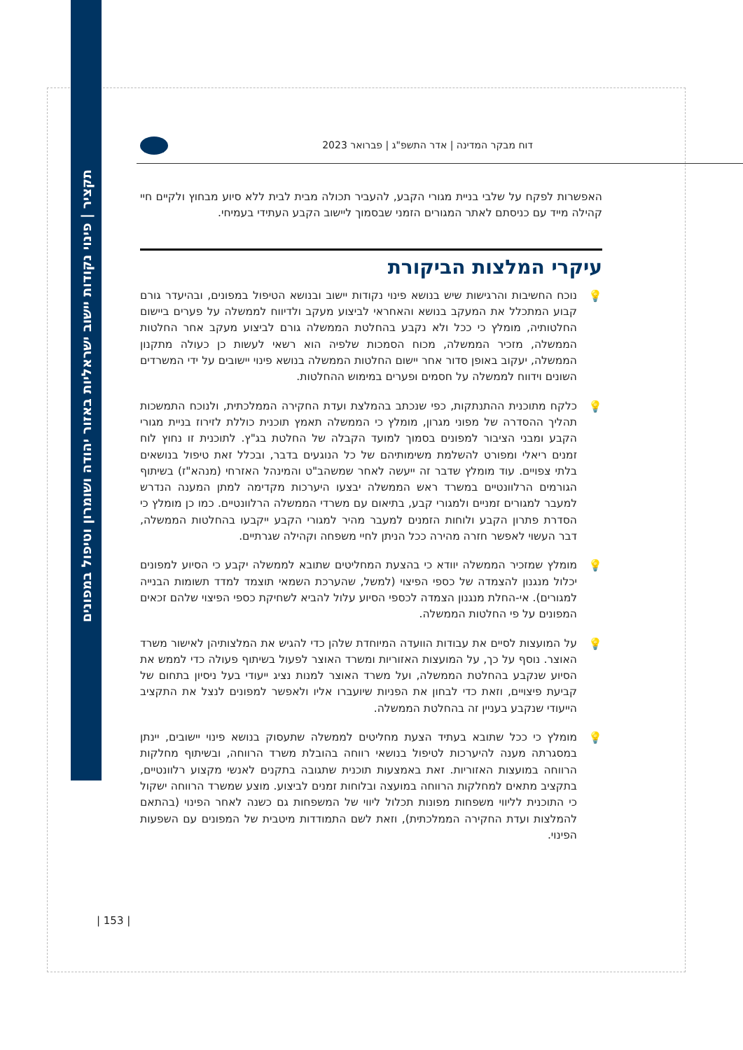תקציר | פינוי נקודות יישוב ישראליות באזור יהודה ושומרון וטיפול במפונים
דוח מבקר המדינה | אדר התשפ"ג | פברואר 2023
האפשרות לפקח על שלבי בניית מגורי הקבע, להעביר תכולה מבית לבית ללא סיוע מבחוץ ולקיים חיי קהילה מייד עם כניסתם לאתר המגורים הזמני שבסמוך ליישוב הקבע העתידי בעמיחי.
עיקרי המלצות הביקורת
💡 נוכח החשיבות והרגישות שיש בנושא פינוי נקודות יישוב ובנושא הטיפול במפונים, ובהיעדר גורם קבוע המתכלל את המעקב בנושא והאחראי לביצוע מעקב ולדיווח לממשלה על פערים ביישום החלטותיה, מומלץ כי ככל ולא נקבע בהחלטת הממשלה גורם לביצוע מעקב אחר החלטות הממשלה, מזכיר הממשלה, מכוח הסמכות שלפיה הוא רשאי לעשות כן כעולה מתקנון הממשלה, יעקוב באופן סדור אחר יישום החלטות הממשלה בנושא פינוי יישובים על ידי המשרדים השונים וידווח לממשלה על חסמים ופערים במימוש ההחלטות.
💡 כלקח מתוכנית ההתנתקות, כפי שנכתב בהמלצת ועדת החקירה הממלכתית, ולנוכח התמשכות תהליך ההסדרה של מפוני מגרון, מומלץ כי הממשלה תאמץ תוכנית כוללת לזירוז בניית מגורי הקבע ומבני הציבור למפונים בסמוך למועד הקבלה של החלטת בג"ץ. לתוכנית זו נחוץ לוח זמנים ריאלי ומפורט להשלמת משימותיהם של כל הנוגעים בדבר, ובכלל זאת טיפול בנושאים בלתי צפויים. עוד מומלץ שדבר זה ייעשה לאחר שמשהב"ט והמינהל האזרחי (מנהא"ז) בשיתוף הגורמים הרלוונטיים במשרד ראש הממשלה יבצעו היערכות מקדימה למתן המענה הנדרש למעבר למגורים זמניים ולמגורי קבע, בתיאום עם משרדי הממשלה הרלוונטיים. כמו כן מומלץ כי הסדרת פתרון הקבע ולוחות הזמנים למעבר מהיר למגורי הקבע ייקבעו בהחלטות הממשלה, דבר העשוי לאפשר חזרה מהירה ככל הניתן לחיי משפחה וקהילה שגרתיים.
💡 מומלץ שמזכיר הממשלה יוודא כי בהצעת המחליטים שתובא לממשלה יקבע כי הסיוע למפונים יכלול מנגנון להצמדה של כספי הפיצוי (למשל, שהערכת השמאי תוצמד למדד תשומות הבנייה למגורים). אי-החלת מנגנון הצמדה לכספי הסיוע עלול להביא לשחיקת כספי הפיצוי שלהם זכאים המפונים על פי החלטות הממשלה.
💡 על המועצות לסיים את עבודות הוועדה המיוחדת שלהן כדי להגיש את המלצותיהן לאישור משרד האוצר. נוסף על כך, על המועצות האזוריות ומשרד האוצר לפעול בשיתוף פעולה כדי לממש את הסיוע שנקבע בהחלטת הממשלה, ועל משרד האוצר למנות נציג ייעודי בעל ניסיון בתחום של קביעת פיצויים, וזאת כדי לבחון את הפניות שיועברו אליו ולאפשר למפונים לנצל את התקציב הייעודי שנקבע בעניין זה בהחלטת הממשלה.
💡 מומלץ כי ככל שתובא בעתיד הצעת מחליטים לממשלה שתעסוק בנושא פינוי יישובים, יינתן במסגרתה מענה להיערכות לטיפול בנושאי רווחה בהובלת משרד הרווחה, ובשיתוף מחלקות הרווחה במועצות האזוריות. זאת באמצעות תוכנית שתגובה בתקנים לאנשי מקצוע רלוונטיים, בתקציב מתאים למחלקות הרווחה במועצה ובלוחות זמנים לביצוע. מוצע שמשרד הרווחה ישקול כי התוכנית לליווי משפחות מפונות תכלול ליווי של המשפחות גם כשנה לאחר הפינוי (בהתאם להמלצות ועדת החקירה הממלכתית), וזאת לשם התמודדות מיטבית של המפונים עם השפעות הפינוי.
| 153 |